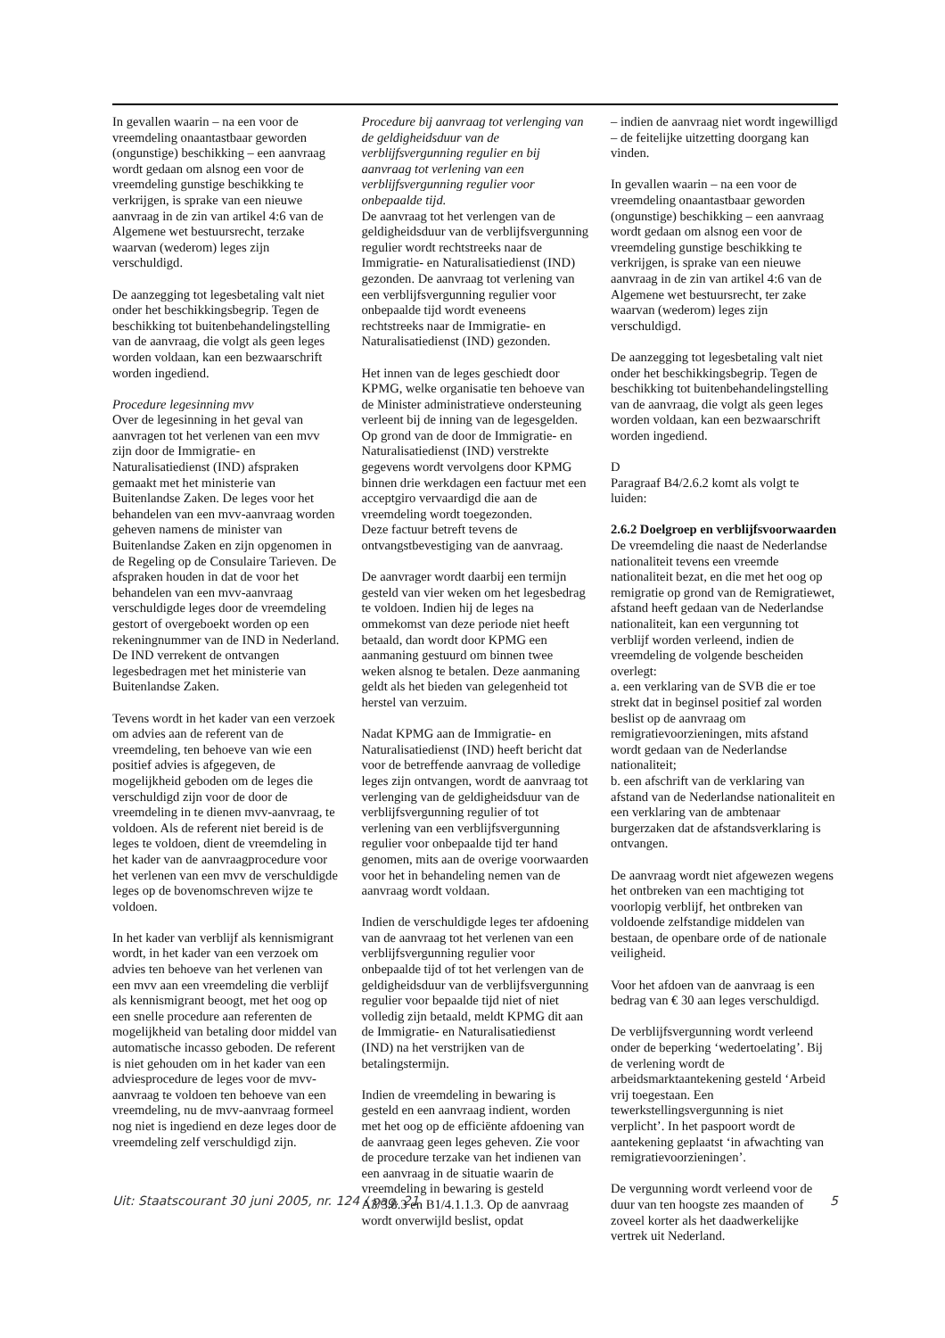In gevallen waarin – na een voor de vreemdeling onaantastbaar geworden (ongunstige) beschikking – een aanvraag wordt gedaan om alsnog een voor de vreemdeling gunstige beschikking te verkrijgen, is sprake van een nieuwe aanvraag in de zin van artikel 4:6 van de Algemene wet bestuursrecht, terzake waarvan (wederom) leges zijn verschuldigd.
De aanzegging tot legesbetaling valt niet onder het beschikkingsbegrip. Tegen de beschikking tot buitenbehandelingstelling van de aanvraag, die volgt als geen leges worden voldaan, kan een bezwaarschrift worden ingediend.
Procedure legesinning mvv
Over de legesinning in het geval van aanvragen tot het verlenen van een mvv zijn door de Immigratie- en Naturalisatiedienst (IND) afspraken gemaakt met het ministerie van Buitenlandse Zaken. De leges voor het behandelen van een mvv-aanvraag worden geheven namens de minister van Buitenlandse Zaken en zijn opgenomen in de Regeling op de Consulaire Tarieven. De afspraken houden in dat de voor het behandelen van een mvv-aanvraag verschuldigde leges door de vreemdeling gestort of overgeboekt worden op een rekeningnummer van de IND in Nederland. De IND verrekent de ontvangen legesbedragen met het ministerie van Buitenlandse Zaken.
Tevens wordt in het kader van een verzoek om advies aan de referent van de vreemdeling, ten behoeve van wie een positief advies is afgegeven, de mogelijkheid geboden om de leges die verschuldigd zijn voor de door de vreemdeling in te dienen mvv-aanvraag, te voldoen. Als de referent niet bereid is de leges te voldoen, dient de vreemdeling in het kader van de aanvraagprocedure voor het verlenen van een mvv de verschuldigde leges op de bovenomschreven wijze te voldoen.
In het kader van verblijf als kennismigrant wordt, in het kader van een verzoek om advies ten behoeve van het verlenen van een mvv aan een vreemdeling die verblijf als kennismigrant beoogt, met het oog op een snelle procedure aan referenten de mogelijkheid van betaling door middel van automatische incasso geboden. De referent is niet gehouden om in het kader van een adviesprocedure de leges voor de mvv-aanvraag te voldoen ten behoeve van een vreemdeling, nu de mvv-aanvraag formeel nog niet is ingediend en deze leges door de vreemdeling zelf verschuldigd zijn.
Procedure bij aanvraag tot verlenging van de geldigheidsduur van de verblijfsvergunning regulier en bij aanvraag tot verlening van een verblijfsvergunning regulier voor onbepaalde tijd.
De aanvraag tot het verlengen van de geldigheidsduur van de verblijfsvergunning regulier wordt rechtstreeks naar de Immigratie- en Naturalisatiedienst (IND) gezonden. De aanvraag tot verlening van een verblijfsvergunning regulier voor onbepaalde tijd wordt eveneens rechtstreeks naar de Immigratie- en Naturalisatiedienst (IND) gezonden.
Het innen van de leges geschiedt door KPMG, welke organisatie ten behoeve van de Minister administratieve ondersteuning verleent bij de inning van de legesgelden. Op grond van de door de Immigratie- en Naturalisatiedienst (IND) verstrekte gegevens wordt vervolgens door KPMG binnen drie werkdagen een factuur met een acceptgiro vervaardigd die aan de vreemdeling wordt toegezonden.
Deze factuur betreft tevens de ontvangstbevestiging van de aanvraag.
De aanvrager wordt daarbij een termijn gesteld van vier weken om het legesbedrag te voldoen. Indien hij de leges na ommekomst van deze periode niet heeft betaald, dan wordt door KPMG een aanmaning gestuurd om binnen twee weken alsnog te betalen. Deze aanmaning geldt als het bieden van gelegenheid tot herstel van verzuim.
Nadat KPMG aan de Immigratie- en Naturalisatiedienst (IND) heeft bericht dat voor de betreffende aanvraag de volledige leges zijn ontvangen, wordt de aanvraag tot verlenging van de geldigheidsduur van de verblijfsvergunning regulier of tot verlening van een verblijfsvergunning regulier voor onbepaalde tijd ter hand genomen, mits aan de overige voorwaarden voor het in behandeling nemen van de aanvraag wordt voldaan.
Indien de verschuldigde leges ter afdoening van de aanvraag tot het verlenen van een verblijfsvergunning regulier voor onbepaalde tijd of tot het verlengen van de geldigheidsduur van de verblijfsvergunning regulier voor bepaalde tijd niet of niet volledig zijn betaald, meldt KPMG dit aan de Immigratie- en Naturalisatiedienst (IND) na het verstrijken van de betalingstermijn.
Indien de vreemdeling in bewaring is gesteld en een aanvraag indient, worden met het oog op de efficiënte afdoening van de aanvraag geen leges geheven. Zie voor de procedure terzake van het indienen van een aanvraag in de situatie waarin de vreemdeling in bewaring is gesteld A3/3.8.3 en B1/4.1.1.3. Op de aanvraag wordt onverwijld beslist, opdat
– indien de aanvraag niet wordt ingewilligd – de feitelijke uitzetting doorgang kan vinden.
In gevallen waarin – na een voor de vreemdeling onaantastbaar geworden (ongunstige) beschikking – een aanvraag wordt gedaan om alsnog een voor de vreemdeling gunstige beschikking te verkrijgen, is sprake van een nieuwe aanvraag in de zin van artikel 4:6 van de Algemene wet bestuursrecht, ter zake waarvan (wederom) leges zijn verschuldigd.
De aanzegging tot legesbetaling valt niet onder het beschikkingsbegrip. Tegen de beschikking tot buitenbehandelingstelling van de aanvraag, die volgt als geen leges worden voldaan, kan een bezwaarschrift worden ingediend.
D
Paragraaf B4/2.6.2 komt als volgt te luiden:
2.6.2 Doelgroep en verblijfsvoorwaarden
De vreemdeling die naast de Nederlandse nationaliteit tevens een vreemde nationaliteit bezat, en die met het oog op remigratie op grond van de Remigratiewet, afstand heeft gedaan van de Nederlandse nationaliteit, kan een vergunning tot verblijf worden verleend, indien de vreemdeling de volgende bescheiden overlegt:
a. een verklaring van de SVB die er toe strekt dat in beginsel positief zal worden beslist op de aanvraag om remigratievoorzieningen, mits afstand wordt gedaan van de Nederlandse nationaliteit;
b. een afschrift van de verklaring van afstand van de Nederlandse nationaliteit en een verklaring van de ambtenaar burgerzaken dat de afstandsverklaring is ontvangen.
De aanvraag wordt niet afgewezen wegens het ontbreken van een machtiging tot voorlopig verblijf, het ontbreken van voldoende zelfstandige middelen van bestaan, de openbare orde of de nationale veiligheid.
Voor het afdoen van de aanvraag is een bedrag van € 30 aan leges verschuldigd.
De verblijfsvergunning wordt verleend onder de beperking ‘wedertoelating’. Bij de verlening wordt de arbeidsmarktaantekening gesteld ‘Arbeid vrij toegestaan. Een tewerkstellingsvergunning is niet verplicht’. In het paspoort wordt de aantekening geplaatst ‘in afwachting van remigratievoorzieningen’.
De vergunning wordt verleend voor de duur van ten hoogste zes maanden of zoveel korter als het daadwerkelijke vertrek uit Nederland.
Uit: Staatscourant 30 juni 2005, nr. 124 / pag. 21 5